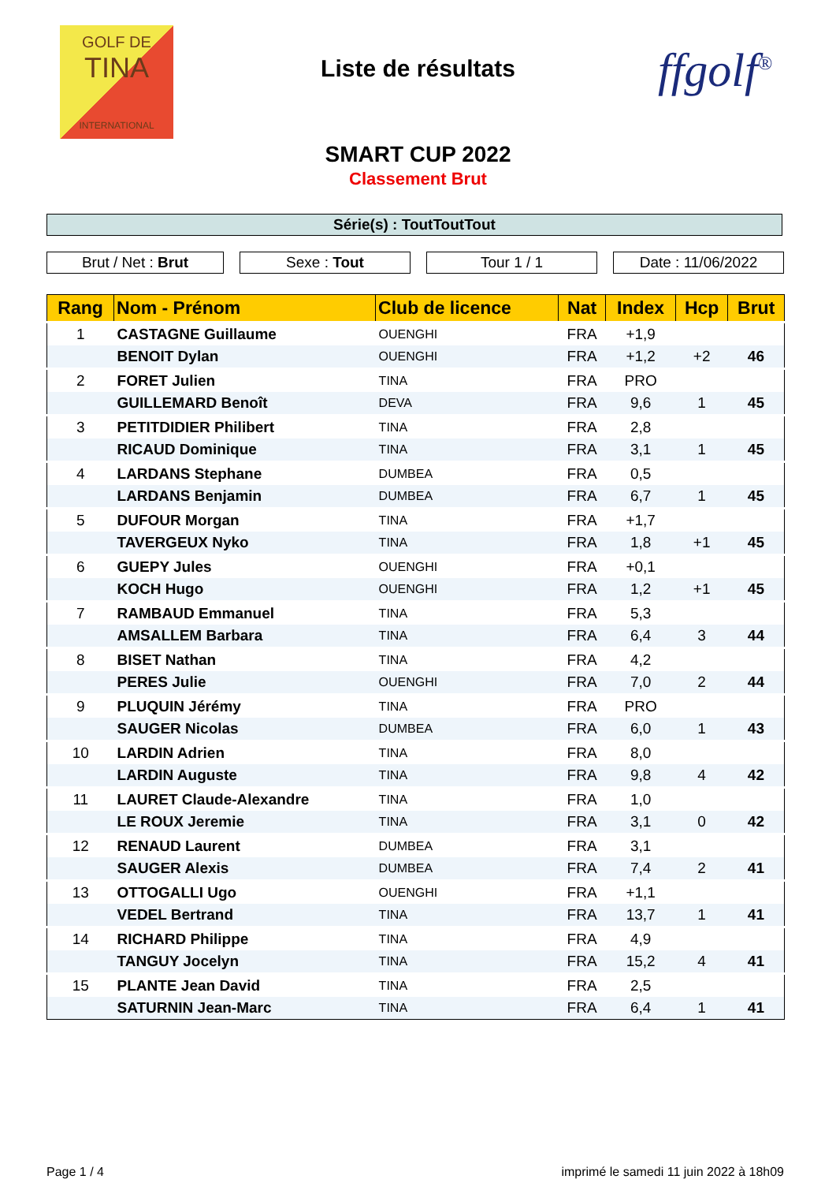GOLF DE
TINA
INTERNATIONAL
Liste de résultats ffgolf<sup>®</sup>
SMART CUP 2022
Classement Brut
Série(s) : ToutToutTout
Brut / Net : Brut Sexe : Tout Tour 1 / 1 Date : 11/06/2022
| Rang | Nom - Prénom | Club de licence | Nat | Index | Hcp | Brut |
| --- | --- | --- | --- | --- | --- | --- |
| 1 | CASTAGNE Guillaume | OUENGHI | FRA | +1,9 | | |
| | BENOIT Dylan | OUENGHI | FRA | +1,2 | +2 | 46 |
| 2 | FORET Julien | TINA | FRA | PRO | | |
| | GUILLEMARD Benoît | DEVA | FRA | 9,6 | 1 | 45 |
| 3 | PETITDIDIER Philibert | TINA | FRA | 2,8 | | |
| | RICAUD Dominique | TINA | FRA | 3,1 | 1 | 45 |
| 4 | LARDANS Stephane | DUMBEA | FRA | 0,5 | | |
| | LARDANS Benjamin | DUMBEA | FRA | 6,7 | 1 | 45 |
| 5 | DUFOUR Morgan | TINA | FRA | +1,7 | | |
| | TAVERGEUX Nyko | TINA | FRA | 1,8 | +1 | 45 |
| 6 | GUEPY Jules | OUENGHI | FRA | +0,1 | | |
| | KOCH Hugo | OUENGHI | FRA | 1,2 | +1 | 45 |
| 7 | RAMBAUD Emmanuel | TINA | FRA | 5,3 | | |
| | AMSALLEM Barbara | TINA | FRA | 6,4 | 3 | 44 |
| 8 | BISET Nathan | TINA | FRA | 4,2 | | |
| | PERES Julie | OUENGHI | FRA | 7,0 | 2 | 44 |
| 9 | PLUQUIN Jérémy | TINA | FRA | PRO | | |
| | SAUGER Nicolas | DUMBEA | FRA | 6,0 | 1 | 43 |
| 10 | LARDIN Adrien | TINA | FRA | 8,0 | | |
| | LARDIN Auguste | TINA | FRA | 9,8 | 4 | 42 |
| 11 | LAURET Claude-Alexandre | TINA | FRA | 1,0 | | |
| | LE ROUX Jeremie | TINA | FRA | 3,1 | 0 | 42 |
| 12 | RENAUD Laurent | DUMBEA | FRA | 3,1 | | |
| | SAUGER Alexis | DUMBEA | FRA | 7,4 | 2 | 41 |
| 13 | OTTOGALLI Ugo | OUENGHI | FRA | +1,1 | | |
| | VEDEL Bertrand | TINA | FRA | 13,7 | 1 | 41 |
| 14 | RICHARD Philippe | TINA | FRA | 4,9 | | |
| | TANGUY Jocelyn | TINA | FRA | 15,2 | 4 | 41 |
| 15 | PLANTE Jean David | TINA | FRA | 2,5 | | |
| | SATURNIN Jean-Marc | TINA | FRA | 6,4 | 1 | 41 |
Page 1 / 4
imprimé le samedi 11 juin 2022 à 18h09